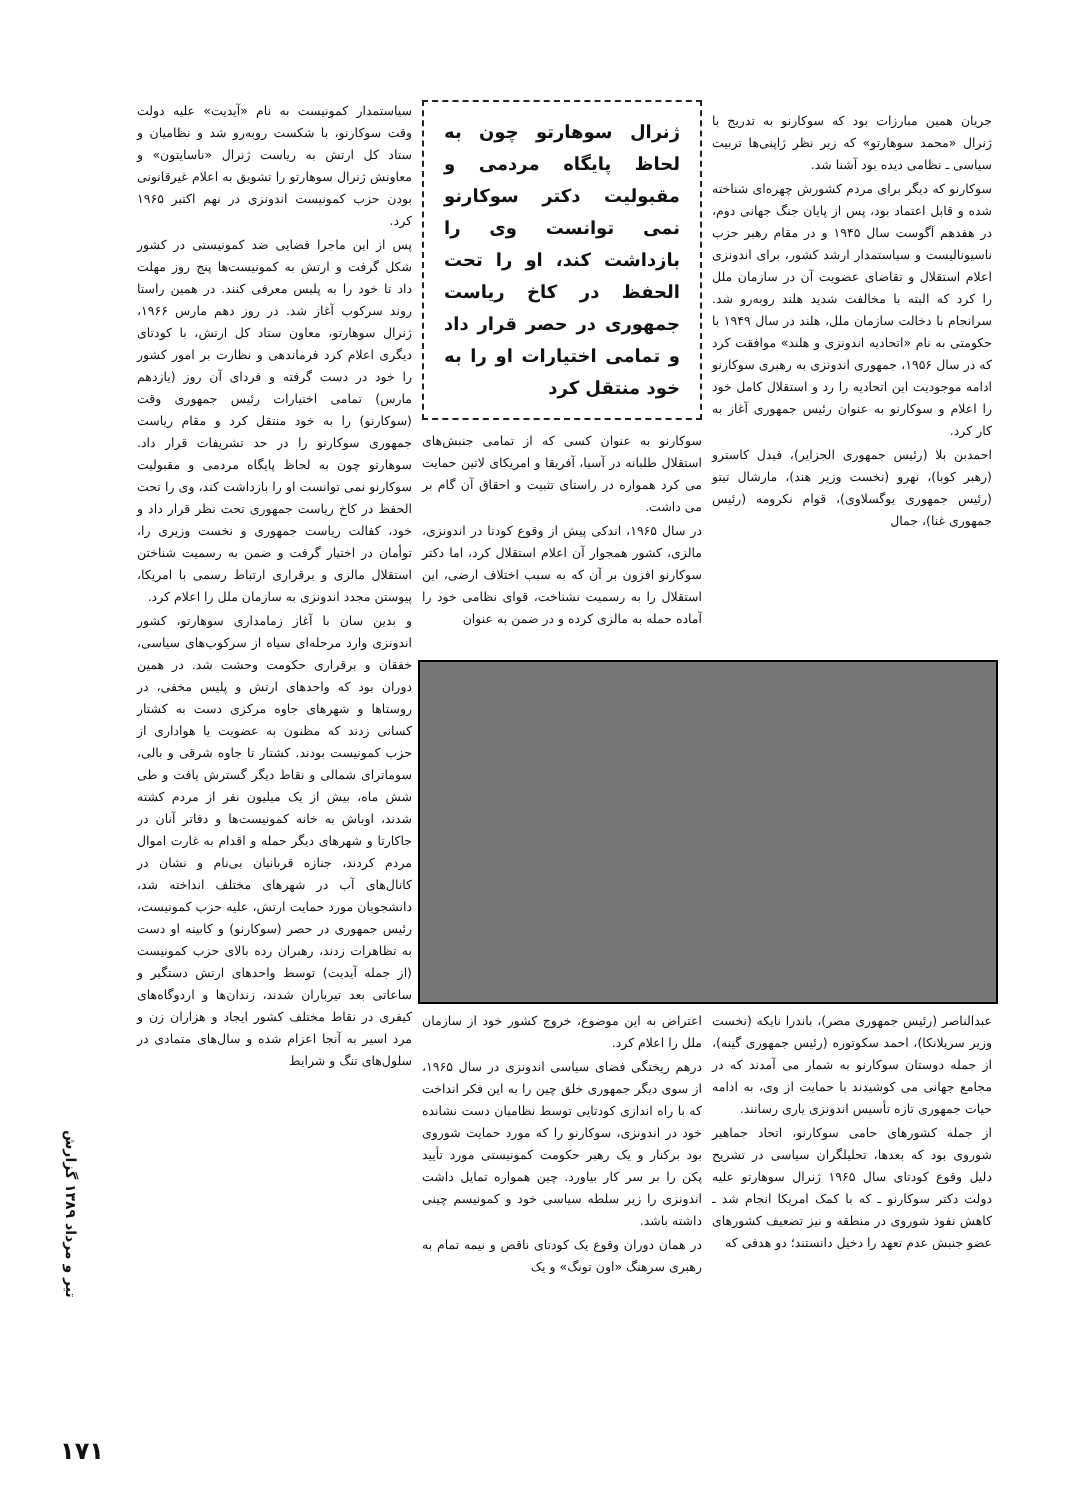جریان همین مبارزات بود که سوکارنو به تدریج با ژنرال «محمد سوهارتو» که زیر نظر ژاپنی‌ها تربیت سیاسی ـ نظامی دیده بود آشنا شد.
سوکارنو که دیگر برای مردم کشورش چهره‌ای شناخته شده و قابل اعتماد بود، پس از پایان جنگ جهانی دوم، در هفدهم آگوست سال ۱۹۴۵ و در مقام رهبر حزب ناسیونالیست و سیاستمدار ارشد کشور، برای اندونزی اعلام استقلال و تقاضای عضویت آن در سازمان ملل را کرد که البته با مخالفت شدید هلند روبه‌رو شد. سرانجام با دخالت سازمان ملل، هلند در سال ۱۹۴۹ با حکومتی به نام «اتحادیه اندونزی و هلند» موافقت کرد که در سال ۱۹۵۶، جمهوری اندونزی به رهبری سوکارنو ادامه موجودیت این اتحادیه را رد و استقلال کامل خود را اعلام و سوکارنو به عنوان رئیس جمهوری آغاز به کار کرد.
احمدبن بلا (رئیس جمهوری الجزایر)، فیدل کاسترو (رهبر کوبا)، نهرو (نخست وزیر هند)، مارشال تیتو (رئیس جمهوری یوگسلاوی)، قوام نکرومه (رئیس جمهوری غنا)، جمال
ژنرال سوهارتو چون به لحاظ پایگاه مردمی و مقبولیت دکتر سوکارنو نمی توانست وی را بازداشت کند، او را تحت الحفظ در کاخ ریاست جمهوری در حصر قرار داد و تمامی اختیارات او را به خود منتقل کرد
سوکارنو به عنوان کسی که از تمامی جنبش‌های استقلال طلبانه در آسیا، آفریقا و امریکای لاتین حمایت می کرد همواره در راستای تثبیت و احقاق آن گام بر می داشت.
در سال ۱۹۶۵، اندکی پیش از وقوع کودتا در اندونزی، مالزی، کشور همجوار آن اعلام استقلال کرد، اما دکتر سوکارنو افزون بر آن که به سبب اختلاف ارضی، این استقلال را به رسمیت نشناخت، قوای نظامی خود را آماده حمله به مالزی کرده و در ضمن به عنوان
سیاستمدار کمونیست به نام «آیدیت» علیه دولت وقت سوکارنو، با شکست روبه‌رو شد و نظامیان و ستاد کل ارتش به ریاست ژنرال «ناسایتون» و معاونش ژنرال سوهارتو را تشویق به اعلام غیرقانونی بودن حزب کمونیست اندونزی در نهم اکتبر ۱۹۶۵ کرد.
پس از این ماجرا فضایی ضد کمونیستی در کشور شکل گرفت و ارتش به کمونیست‌ها پنج روز مهلت داد تا خود را به پلیس معرفی کنند. در همین راستا روند سرکوب آغاز شد. در روز دهم مارس ۱۹۶۶، ژنرال سوهارتو، معاون ستاد کل ارتش، با کودتای دیگری اعلام کرد فرماندهی و نظارت بر امور کشور را خود در دست گرفته و فردای آن روز (یازدهم مارس) تمامی اختیارات رئیس جمهوری وقت (سوکارنو) را به خود منتقل کرد و مقام ریاست جمهوری سوکارنو را در حد تشریفات قرار داد. سوهارتو چون به لحاظ پایگاه مردمی و مقبولیت سوکارنو نمی توانست او را بازداشت کند، وی را تحت الحفظ در کاخ ریاست جمهوری تحت نظر قرار داد و خود، کفالت ریاست جمهوری و نخست وزیری را، توأمان در اختیار گرفت و ضمن به رسمیت شناختن استقلال مالزی و برقراری ارتباط رسمی با امریکا، پیوستن مجدد اندونزی به سازمان ملل را اعلام کرد.
و بدین سان با آغاز زمامداری سوهارتو، کشور اندونزی وارد مرحله‌ای سیاه از سرکوب‌های سیاسی، خفقان و برقراری حکومت وحشت شد. در همین دوران بود که واحدهای ارتش و پلیس مخفی، در روستاها و شهرهای جاوه مرکزی دست به کشتار کسانی زدند که مظنون به عضویت یا هواداری از حزب کمونیست بودند. کشتار تا جاوه شرقی و بالی، سوماترای شمالی و نقاط دیگر گسترش یافت و طی شش ماه، بیش از یک میلیون نفر از مردم کشته شدند، اوباش به خانه کمونیست‌ها و دفاتر آنان در جاکارتا و شهرهای دیگر حمله و اقدام به غارت اموال مردم کردند، جنازه قربانیان بی‌نام و نشان در کانال‌های آب در شهرهای مختلف انداخته شد، دانشجویان مورد حمایت ارتش، علیه حزب کمونیست، رئیس جمهوری در حصر (سوکارنو) و کابینه او دست به تظاهرات زدند، رهبران رده بالای حزب کمونیست (از جمله آیدیت) توسط واحدهای ارتش دستگیر و ساعاتی بعد تیرباران شدند، زندان‌ها و اردوگاه‌های کیفری در نقاط مختلف کشور ایجاد و هزاران زن و مرد اسیر به آنجا اعزام شده و سال‌های متمادی در سلول‌های تنگ و شرایط
عبدالناصر (رئیس جمهوری مصر)، باندرا نایکه (نخست وزیر سریلانکا)، احمد سکوتوره (رئیس جمهوری گینه)، از جمله دوستان سوکارنو به شمار می آمدند که در مجامع جهانی می کوشیدند با حمایت از وی، به ادامه حیات جمهوری تازه تأسیس اندونزی یاری رسانند.
از جمله کشورهای حامی سوکارنو، اتحاد جماهیر شوروی بود که بعدها، تحلیلگران سیاسی در تشریح دلیل وقوع کودتای سال ۱۹۶۵ ژنرال سوهارتو علیه دولت دکتر سوکارنو ـ که با کمک امریکا انجام شد ـ کاهش نفوذ شوروی در منطقه و نیز تضعیف کشورهای عضو جنبش عدم تعهد را دخیل دانستند؛ دو هدفی که
اعتراض به این موضوع، خروج کشور خود از سازمان ملل را اعلام کرد.
درهم ریختگی فضای سیاسی اندونزی در سال ۱۹۶۵، از سوی دیگر جمهوری خلق چین را به این فکر انداخت که با راه اندازی کودتایی توسط نظامیان دست نشانده خود در اندونزی، سوکارنو را که مورد حمایت شوروی بود برکنار و یک رهبر حکومت کمونیستی مورد تأیید پکن را بر سر کار بیاورد. چین همواره تمایل داشت اندونزی را زیر سلطه سیاسی خود و کمونیسم چینی داشته باشد.
در همان دوران وقوع یک کودتای ناقص و نیمه تمام به رهبری سرهنگ «اون تونگ» و یک
تیر و مرداد ۱۳۸۹ گزارش
۱۷۱